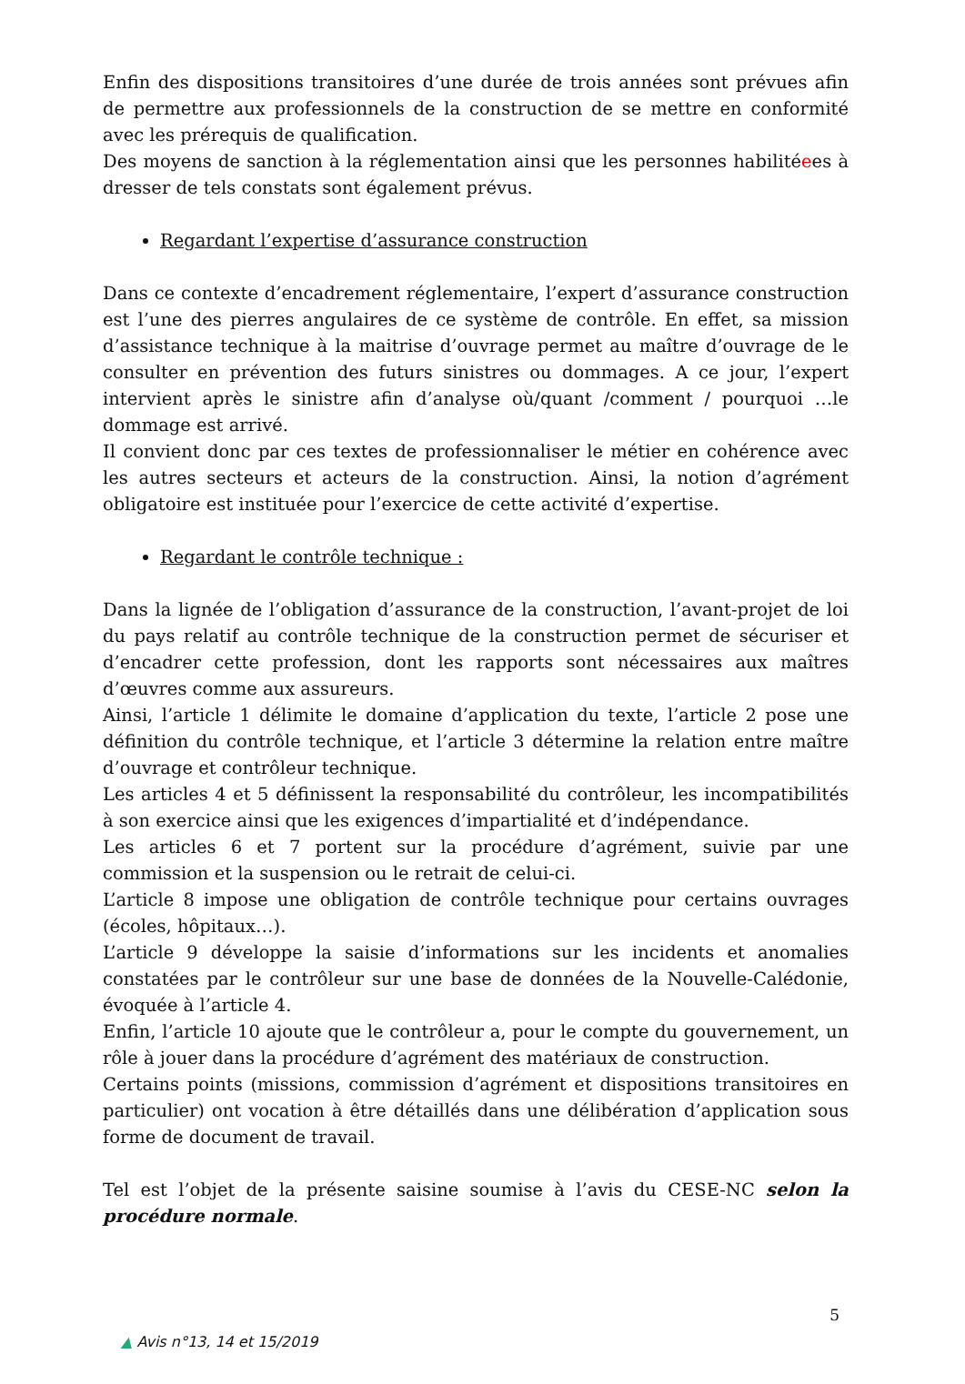Enfin des dispositions transitoires d’une durée de trois années sont prévues afin de permettre aux professionnels de la construction de se mettre en conformité avec les prérequis de qualification.
Des moyens de sanction à la réglementation ainsi que les personnes habilitéees à dresser de tels constats sont également prévus.
Regardant l’expertise d’assurance construction
Dans ce contexte d’encadrement réglementaire, l’expert d’assurance construction est l’une des pierres angulaires de ce système de contrôle. En effet, sa mission d’assistance technique à la maitrise d’ouvrage permet au maître d’ouvrage de le consulter en prévention des futurs sinistres ou dommages. A ce jour, l’expert intervient après le sinistre afin d’analyse où/quant /comment / pourquoi …le dommage est arrivé.
Il convient donc par ces textes de professionnaliser le métier en cohérence avec les autres secteurs et acteurs de la construction. Ainsi, la notion d’agrément obligatoire est instituée pour l’exercice de cette activité d’expertise.
Regardant le contrôle technique :
Dans la lignée de l’obligation d’assurance de la construction, l’avant-projet de loi du pays relatif au contrôle technique de la construction permet de sécuriser et d’encadrer cette profession, dont les rapports sont nécessaires aux maîtres d’œuvres comme aux assureurs.
Ainsi, l’article 1 délimite le domaine d’application du texte, l’article 2 pose une définition du contrôle technique, et l’article 3 détermine la relation entre maître d’ouvrage et contrôleur technique.
Les articles 4 et 5 définissent la responsabilité du contrôleur, les incompatibilités à son exercice ainsi que les exigences d’impartialité et d’indépendance.
Les articles 6 et 7 portent sur la procédure d’agrément, suivie par une commission et la suspension ou le retrait de celui-ci.
L’article 8 impose une obligation de contrôle technique pour certains ouvrages (écoles, hôpitaux…).
L’article 9 développe la saisie d’informations sur les incidents et anomalies constatées par le contrôleur sur une base de données de la Nouvelle-Calédonie, évoquée à l’article 4.
Enfin, l’article 10 ajoute que le contrôleur a, pour le compte du gouvernement, un rôle à jouer dans la procédure d’agrément des matériaux de construction.
Certains points (missions, commission d’agrément et dispositions transitoires en particulier) ont vocation à être détaillés dans une délibération d’application sous forme de document de travail.
Tel est l’objet de la présente saisine soumise à l’avis du CESE-NC selon la procédure normale.
5
▲ Avis n°13, 14 et 15/2019